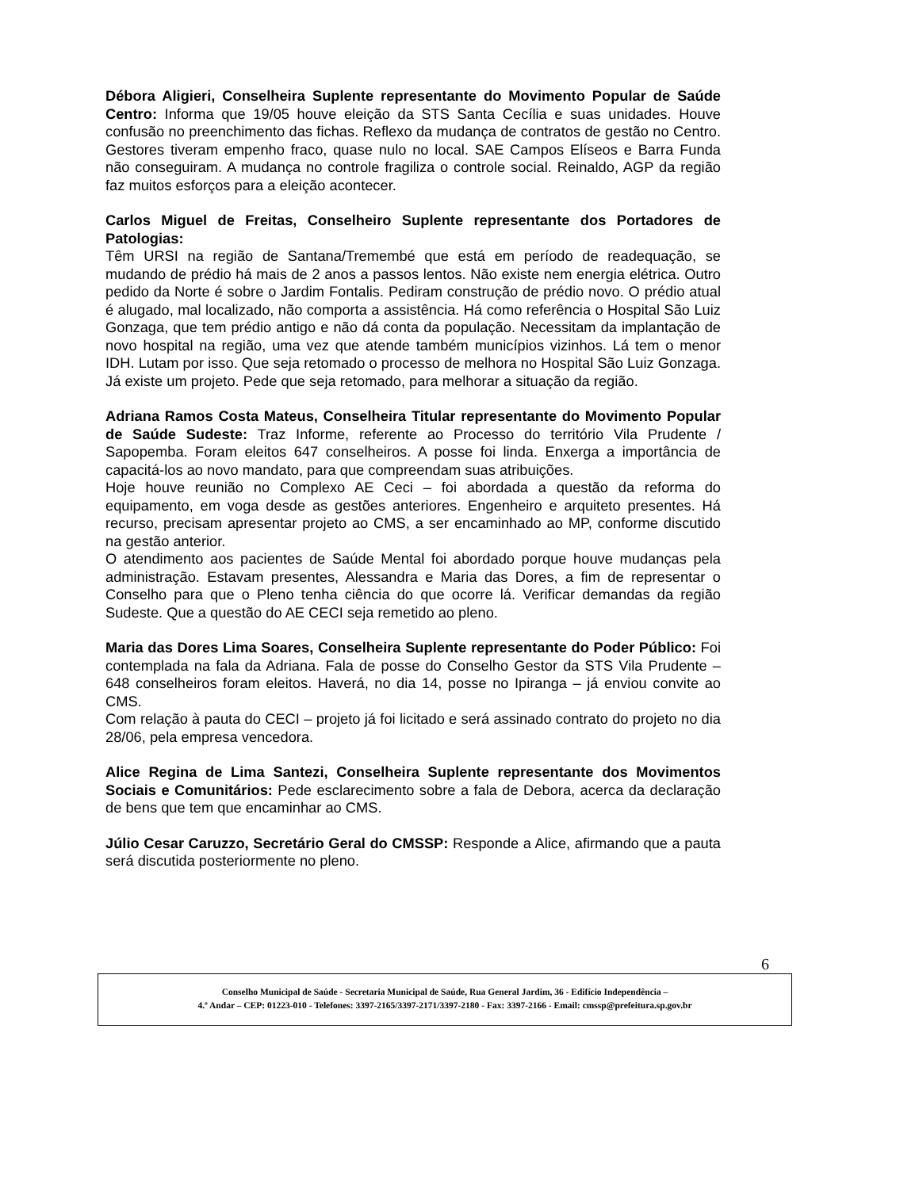Débora Aligieri, Conselheira Suplente representante do Movimento Popular de Saúde Centro: Informa que 19/05 houve eleição da STS Santa Cecília e suas unidades. Houve confusão no preenchimento das fichas. Reflexo da mudança de contratos de gestão no Centro. Gestores tiveram empenho fraco, quase nulo no local. SAE Campos Elíseos e Barra Funda não conseguiram. A mudança no controle fragiliza o controle social. Reinaldo, AGP da região faz muitos esforços para a eleição acontecer.
Carlos Miguel de Freitas, Conselheiro Suplente representante dos Portadores de Patologias:
Têm URSI na região de Santana/Tremembé que está em período de readequação, se mudando de prédio há mais de 2 anos a passos lentos. Não existe nem energia elétrica. Outro pedido da Norte é sobre o Jardim Fontalis. Pediram construção de prédio novo. O prédio atual é alugado, mal localizado, não comporta a assistência. Há como referência o Hospital São Luiz Gonzaga, que tem prédio antigo e não dá conta da população. Necessitam da implantação de novo hospital na região, uma vez que atende também municípios vizinhos. Lá tem o menor IDH. Lutam por isso. Que seja retomado o processo de melhora no Hospital São Luiz Gonzaga. Já existe um projeto. Pede que seja retomado, para melhorar a situação da região.
Adriana Ramos Costa Mateus, Conselheira Titular representante do Movimento Popular de Saúde Sudeste: Traz Informe, referente ao Processo do território Vila Prudente / Sapopemba. Foram eleitos 647 conselheiros. A posse foi linda. Enxerga a importância de capacitá-los ao novo mandato, para que compreendam suas atribuições.
Hoje houve reunião no Complexo AE Ceci – foi abordada a questão da reforma do equipamento, em voga desde as gestões anteriores. Engenheiro e arquiteto presentes. Há recurso, precisam apresentar projeto ao CMS, a ser encaminhado ao MP, conforme discutido na gestão anterior.
O atendimento aos pacientes de Saúde Mental foi abordado porque houve mudanças pela administração. Estavam presentes, Alessandra e Maria das Dores, a fim de representar o Conselho para que o Pleno tenha ciência do que ocorre lá. Verificar demandas da região Sudeste. Que a questão do AE CECI seja remetido ao pleno.
Maria das Dores Lima Soares, Conselheira Suplente representante do Poder Público: Foi contemplada na fala da Adriana. Fala de posse do Conselho Gestor da STS Vila Prudente – 648 conselheiros foram eleitos. Haverá, no dia 14, posse no Ipiranga – já enviou convite ao CMS.
Com relação à pauta do CECI – projeto já foi licitado e será assinado contrato do projeto no dia 28/06, pela empresa vencedora.
Alice Regina de Lima Santezi, Conselheira Suplente representante dos Movimentos Sociais e Comunitários: Pede esclarecimento sobre a fala de Debora, acerca da declaração de bens que tem que encaminhar ao CMS.
Júlio Cesar Caruzzo, Secretário Geral do CMSSP: Responde a Alice, afirmando que a pauta será discutida posteriormente no pleno.
6
Conselho Municipal de Saúde - Secretaria Municipal de Saúde, Rua General Jardim, 36 - Edifício Independência –
4.º Andar – CEP: 01223-010 - Telefones: 3397-2165/3397-2171/3397-2180 - Fax: 3397-2166 - Email: cmssp@prefeitura.sp.gov.br